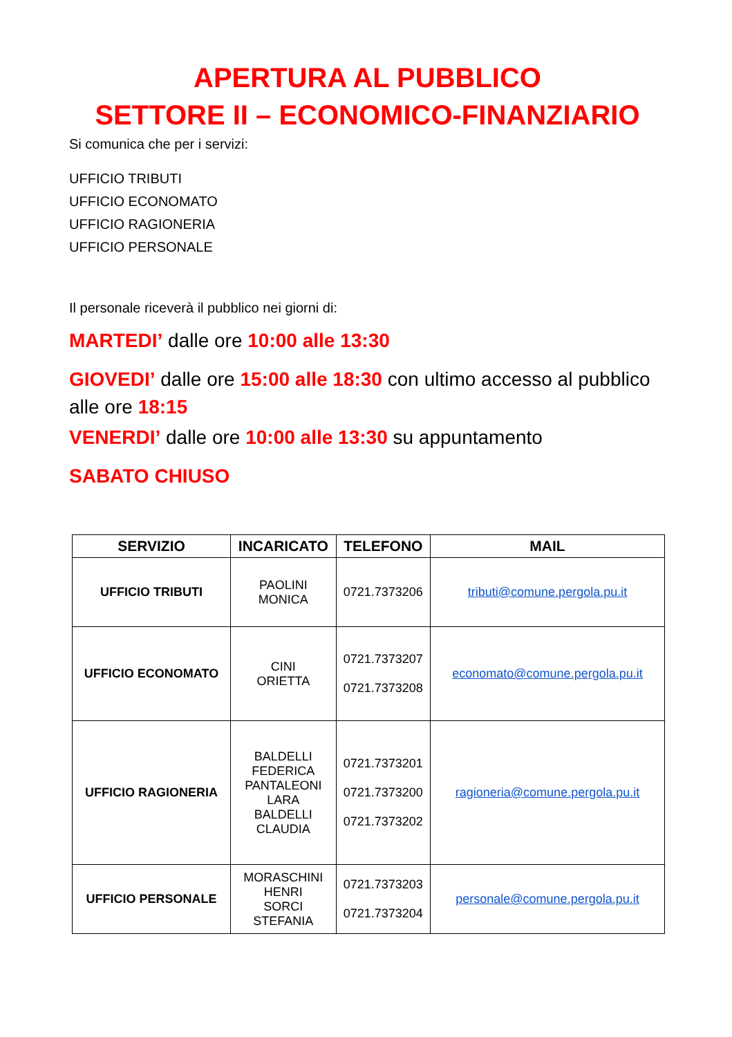APERTURA AL PUBBLICO
SETTORE II – ECONOMICO-FINANZIARIO
Si comunica che per i servizi:
UFFICIO TRIBUTI
UFFICIO ECONOMATO
UFFICIO RAGIONERIA
UFFICIO PERSONALE
Il personale riceverà il pubblico nei giorni di:
MARTEDI’ dalle ore 10:00 alle 13:30
GIOVEDI’ dalle ore 15:00 alle 18:30 con ultimo accesso al pubblico alle ore 18:15
VENERDI’ dalle ore 10:00 alle 13:30 su appuntamento
SABATO CHIUSO
| SERVIZIO | INCARICATO | TELEFONO | MAIL |
| --- | --- | --- | --- |
| UFFICIO TRIBUTI | PAOLINI MONICA | 0721.7373206 | tributi@comune.pergola.pu.it |
| UFFICIO ECONOMATO | CINI ORIETTA | 0721.7373207 0721.7373208 | economato@comune.pergola.pu.it |
| UFFICIO RAGIONERIA | BALDELLI FEDERICA PANTALEONI LARA BALDELLI CLAUDIA | 0721.7373201 0721.7373200 0721.7373202 | ragioneria@comune.pergola.pu.it |
| UFFICIO PERSONALE | MORASCHINI HENRI SORCI STEFANIA | 0721.7373203 0721.7373204 | personale@comune.pergola.pu.it |